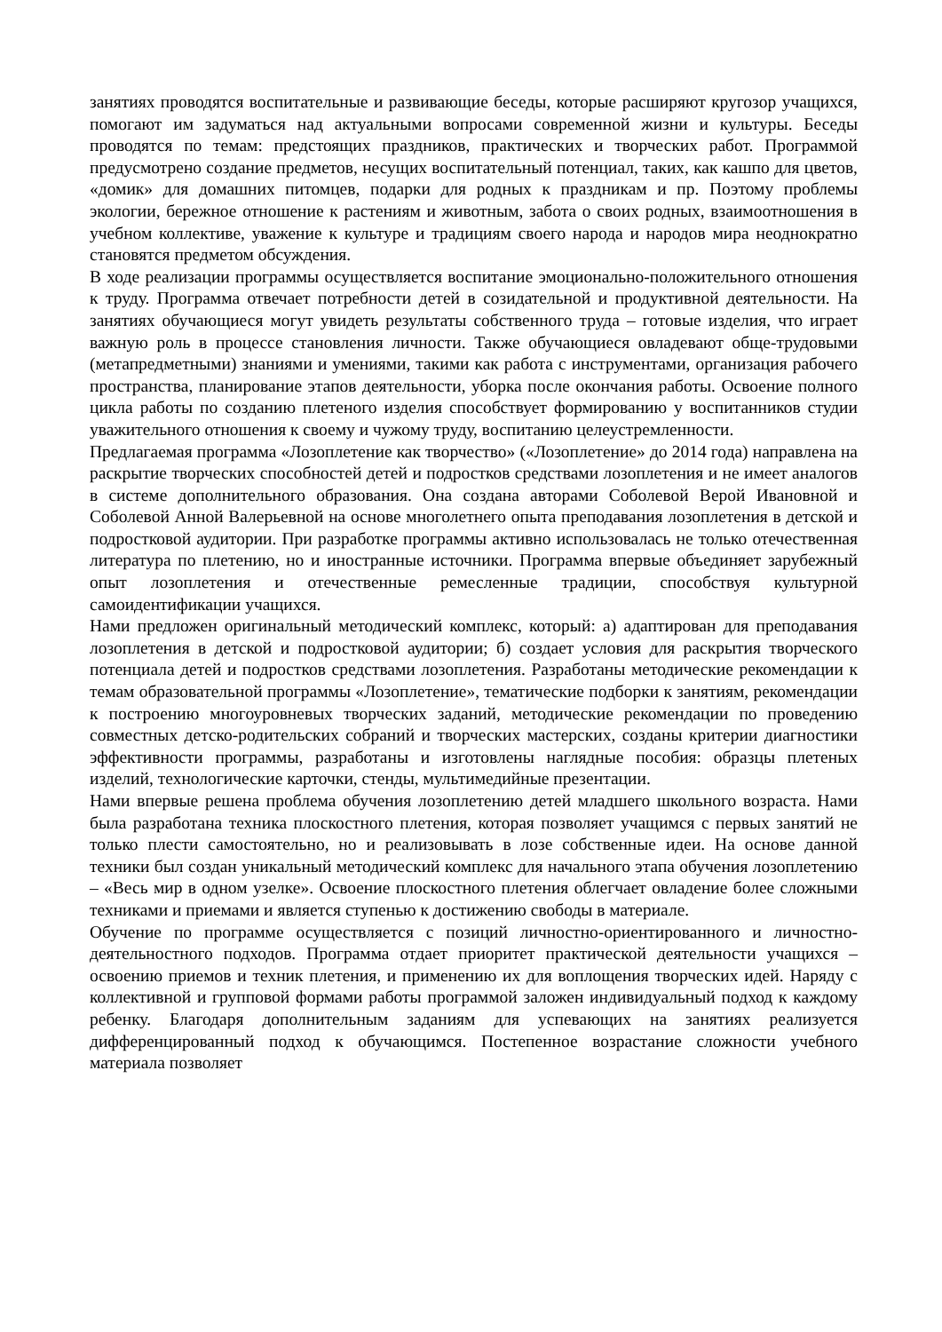занятиях проводятся воспитательные и развивающие беседы, которые расширяют кругозор учащихся, помогают им задуматься над актуальными вопросами современной жизни и культуры. Беседы проводятся по темам: предстоящих праздников, практических и творческих работ. Программой предусмотрено создание предметов, несущих воспитательный потенциал, таких, как кашпо для цветов, «домик» для домашних питомцев, подарки для родных к праздникам и пр. Поэтому проблемы экологии, бережное отношение к растениям и животным, забота о своих родных, взаимоотношения в учебном коллективе, уважение к культуре и традициям своего народа и народов мира неоднократно становятся предметом обсуждения.
В ходе реализации программы осуществляется воспитание эмоционально-положительного отношения к труду. Программа отвечает потребности детей в созидательной и продуктивной деятельности. На занятиях обучающиеся могут увидеть результаты собственного труда – готовые изделия, что играет важную роль в процессе становления личности. Также обучающиеся овладевают обще-трудовыми (метапредметными) знаниями и умениями, такими как работа с инструментами, организация рабочего пространства, планирование этапов деятельности, уборка после окончания работы. Освоение полного цикла работы по созданию плетеного изделия способствует формированию у воспитанников студии уважительного отношения к своему и чужому труду, воспитанию целеустремленности.
Предлагаемая программа «Лозоплетение как творчество» («Лозоплетение» до 2014 года) направлена на раскрытие творческих способностей детей и подростков средствами лозоплетения и не имеет аналогов в системе дополнительного образования. Она создана авторами Соболевой Верой Ивановной и Соболевой Анной Валерьевной на основе многолетнего опыта преподавания лозоплетения в детской и подростковой аудитории. При разработке программы активно использовалась не только отечественная литература по плетению, но и иностранные источники. Программа впервые объединяет зарубежный опыт лозоплетения и отечественные ремесленные традиции, способствуя культурной самоидентификации учащихся.
Нами предложен оригинальный методический комплекс, который: а) адаптирован для преподавания лозоплетения в детской и подростковой аудитории; б) создает условия для раскрытия творческого потенциала детей и подростков средствами лозоплетения. Разработаны методические рекомендации к темам образовательной программы «Лозоплетение», тематические подборки к занятиям, рекомендации к построению многоуровневых творческих заданий, методические рекомендации по проведению совместных детско-родительских собраний и творческих мастерских, созданы критерии диагностики эффективности программы, разработаны и изготовлены наглядные пособия: образцы плетеных изделий, технологические карточки, стенды, мультимедийные презентации.
Нами впервые решена проблема обучения лозоплетению детей младшего школьного возраста. Нами была разработана техника плоскостного плетения, которая позволяет учащимся с первых занятий не только плести самостоятельно, но и реализовывать в лозе собственные идеи. На основе данной техники был создан уникальный методический комплекс для начального этапа обучения лозоплетению – «Весь мир в одном узелке». Освоение плоскостного плетения облегчает овладение более сложными техниками и приемами и является ступенью к достижению свободы в материале.
Обучение по программе осуществляется с позиций личностно-ориентированного и личностно-деятельностного подходов. Программа отдает приоритет практической деятельности учащихся – освоению приемов и техник плетения, и применению их для воплощения творческих идей. Наряду с коллективной и групповой формами работы программой заложен индивидуальный подход к каждому ребенку. Благодаря дополнительным заданиям для успевающих на занятиях реализуется дифференцированный подход к обучающимся. Постепенное возрастание сложности учебного материала позволяет